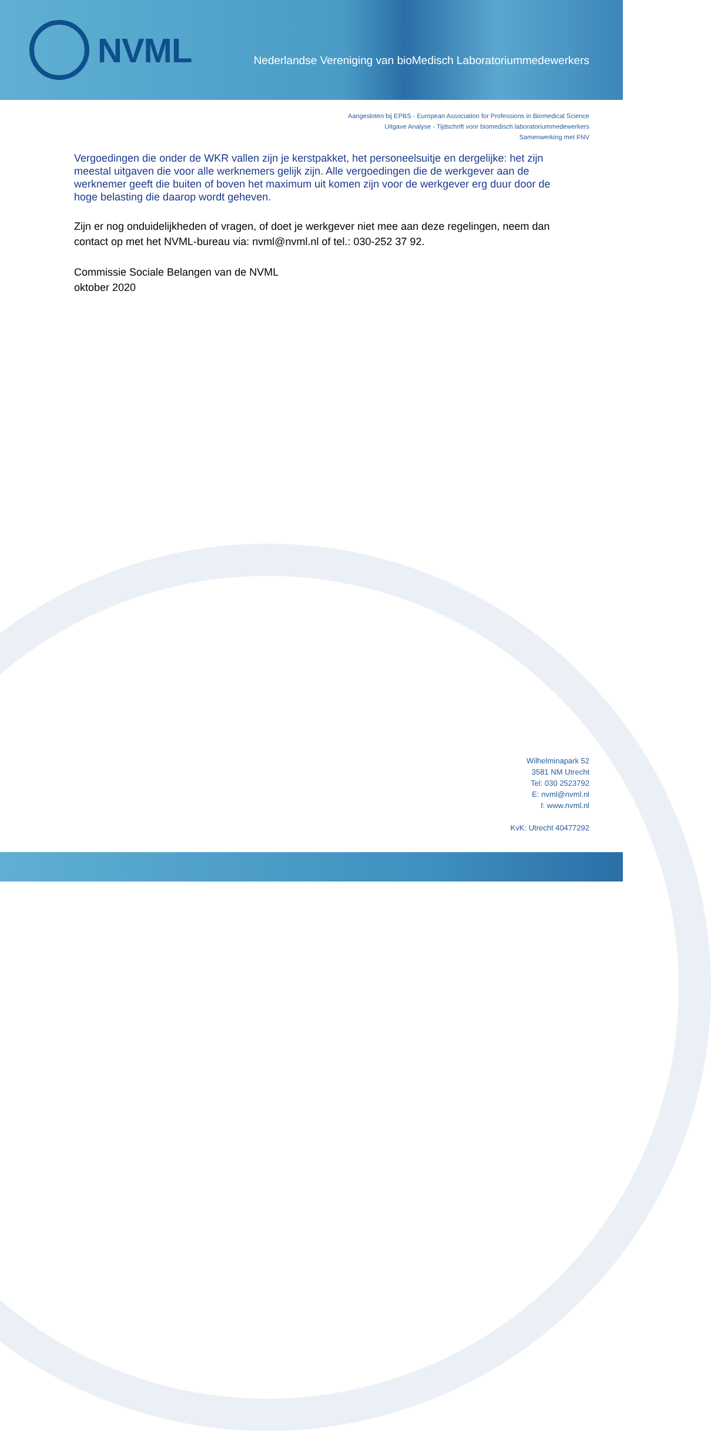NVML
Nederlandse Vereniging van bioMedisch Laboratoriummedewerkers
Aangesloten bij EPBS - European Association for Professions in Biomedical Science
Uitgave Analyse - Tijdschrift voor biomedisch laboratoriummedewerkers
Samenwerking met FNV
Vergoedingen die onder de WKR vallen zijn je kerstpakket, het personeelsuitje en dergelijke: het zijn meestal uitgaven die voor alle werknemers gelijk zijn. Alle vergoedingen die de werkgever aan de werknemer geeft die buiten of boven het maximum uit komen zijn voor de werkgever erg duur door de hoge belasting die daarop wordt geheven.
Zijn er nog onduidelijkheden of vragen, of doet je werkgever niet mee aan deze regelingen, neem dan contact op met het NVML-bureau via: nvml@nvml.nl of tel.: 030-252 37 92.
Commissie Sociale Belangen van de NVML
oktober 2020
Wilhelminapark 52
3581 NM Utrecht
Tel: 030 2523792
E: nvml@nvml.nl
I: www.nvml.nl
KvK: Utrecht 40477292